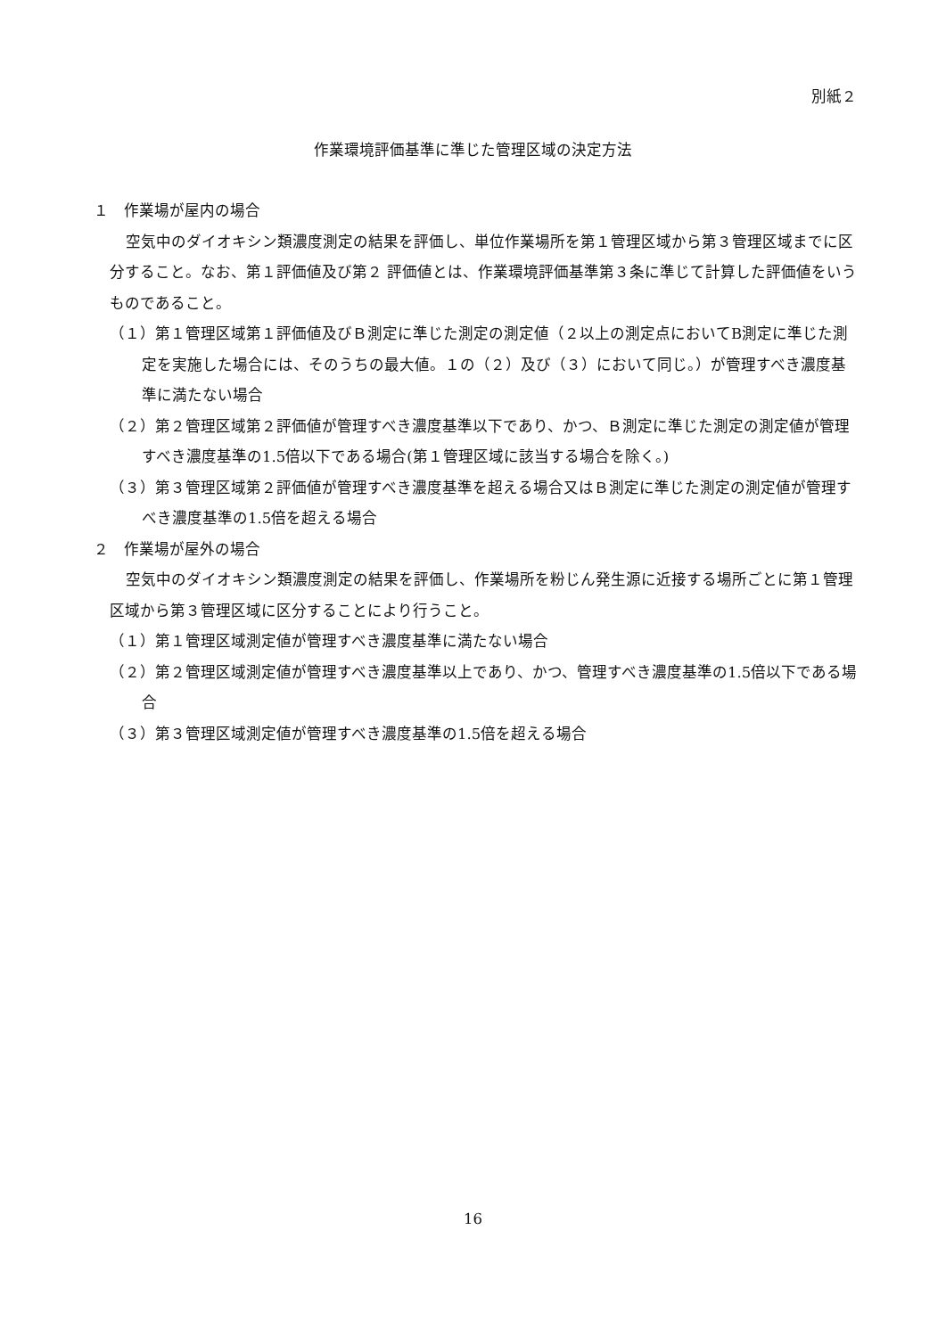別紙２
作業環境評価基準に準じた管理区域の決定方法
１　作業場が屋内の場合
空気中のダイオキシン類濃度測定の結果を評価し、単位作業場所を第１管理区域から第３管理区域までに区分すること。なお、第１評価値及び第２ 評価値とは、作業環境評価基準第３条に準じて計算した評価値をいうものであること。
（１）第１管理区域第１評価値及びＢ測定に準じた測定の測定値（２以上の測定点においてB測定に準じた測定を実施した場合には、そのうちの最大値。１の（２）及び（３）において同じ。）が管理すべき濃度基準に満たない場合
（２）第２管理区域第２評価値が管理すべき濃度基準以下であり、かつ、Ｂ測定に準じた測定の測定値が管理すべき濃度基準の1.5倍以下である場合(第１管理区域に該当する場合を除く。)
（３）第３管理区域第２評価値が管理すべき濃度基準を超える場合又はＢ測定に準じた測定の測定値が管理すべき濃度基準の1.5倍を超える場合
２　作業場が屋外の場合
空気中のダイオキシン類濃度測定の結果を評価し、作業場所を粉じん発生源に近接する場所ごとに第１管理区域から第３管理区域に区分することにより行うこと。
（１）第１管理区域測定値が管理すべき濃度基準に満たない場合
（２）第２管理区域測定値が管理すべき濃度基準以上であり、かつ、管理すべき濃度基準の1.5倍以下である場合
（３）第３管理区域測定値が管理すべき濃度基準の1.5倍を超える場合
16